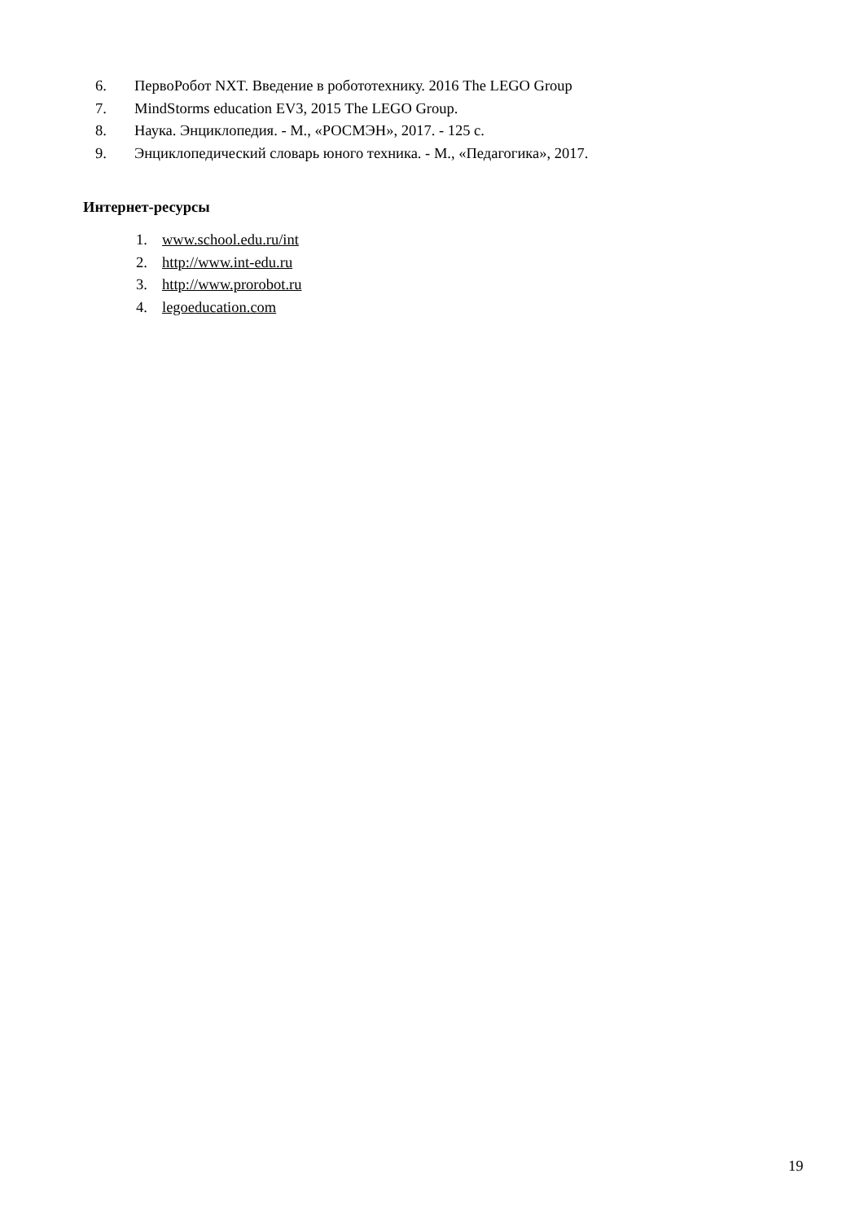6. ПервоРобот NXT. Введение в робототехнику. 2016 The LEGO Group
7. MindStorms education EV3, 2015 The LEGO Group.
8. Наука. Энциклопедия. - М., «РОСМЭН», 2017. - 125 с.
9. Энциклопедический словарь юного техника. - М., «Педагогика», 2017.
Интернет-ресурсы
1. www.school.edu.ru/int
2. http://www.int-edu.ru
3. http://www.prorobot.ru
4. legoeducation.com
19